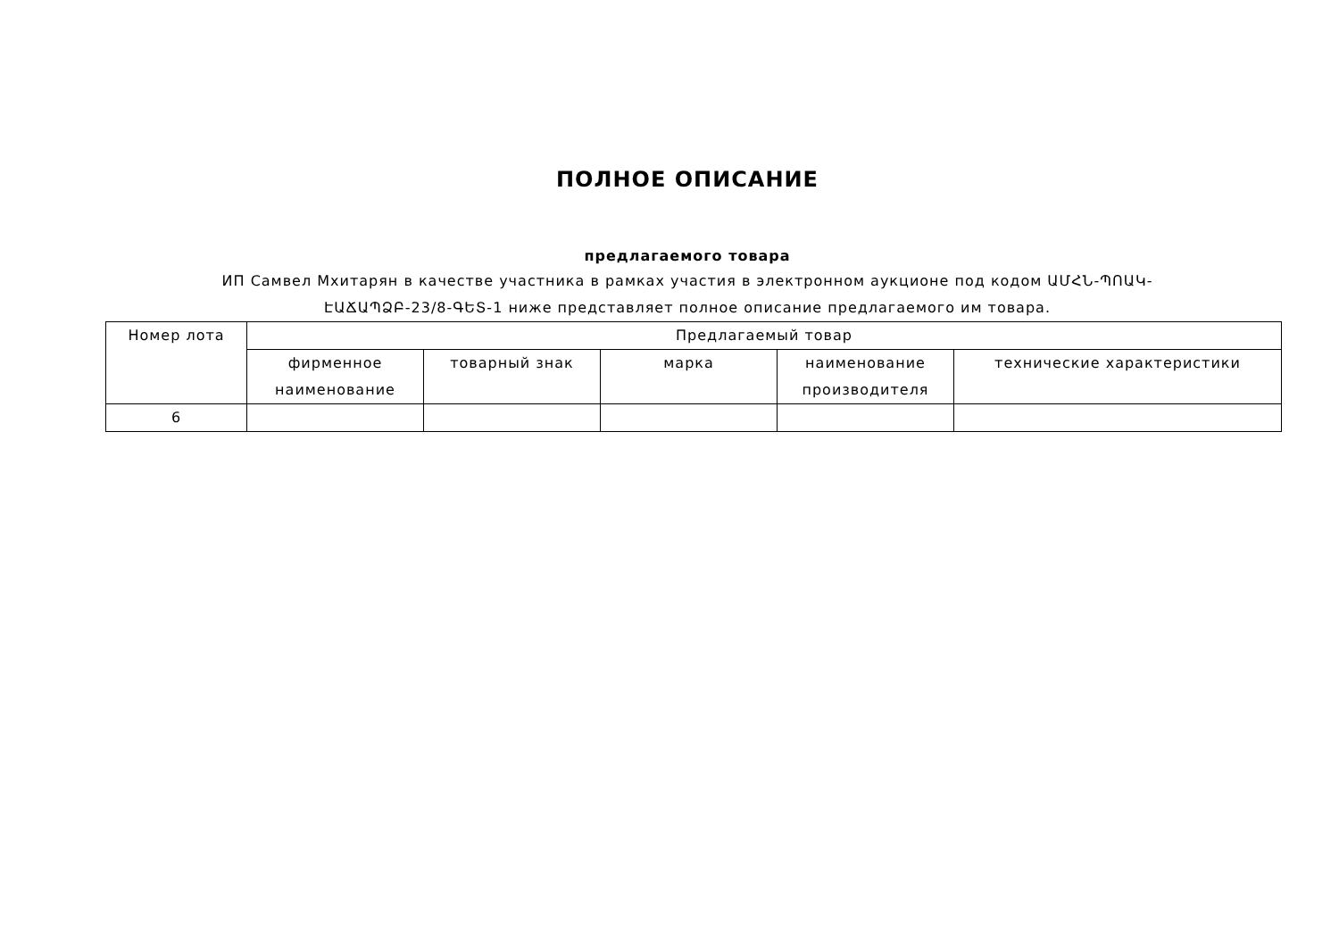ПОЛНОЕ ОПИСАНИЕ
предлагаемого товара
ИП Самвел Мхитарян в качестве участника в рамках участия в электронном аукционе под кодом ԱՄՀՆ-ՊՈԱԿ-ԷԱՃԱՊՁԲ-23/8-ԳԵՏ-1 ниже представляет полное описание предлагаемого им товара.
| Номер лота | Предлагаемый товар | | | | |
| --- | --- | --- | --- | --- | --- |
| | фирменное наименование | товарный знак | марка | наименование производителя | технические характеристики |
| 6 | | | | | |